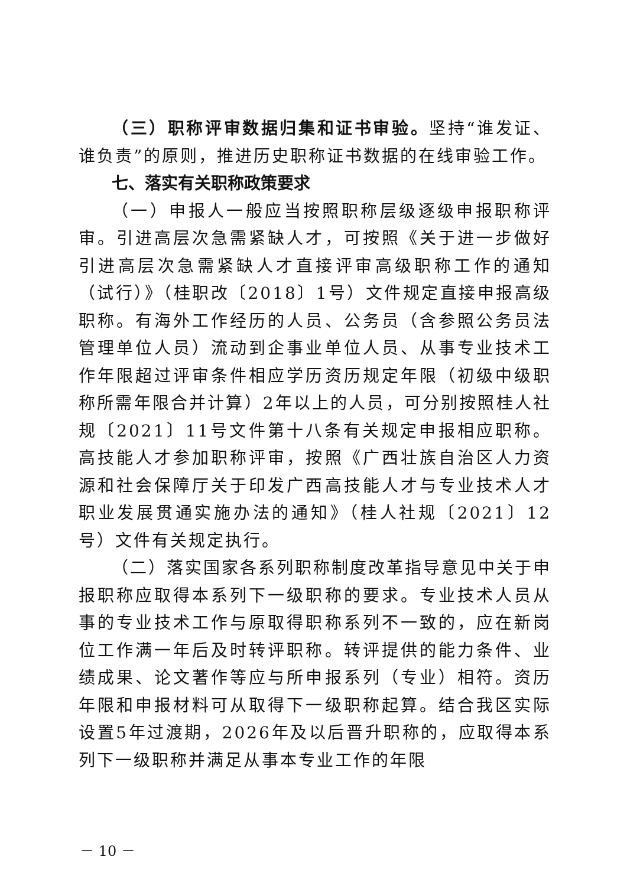（三）职称评审数据归集和证书审验。坚持“谁发证、谁负责”的原则，推进历史职称证书数据的在线审验工作。
七、落实有关职称政策要求
（一）申报人一般应当按照职称层级逐级申报职称评审。引进高层次急需紧缺人才，可按照《关于进一步做好引进高层次急需紧缺人才直接评审高级职称工作的通知（试行）》（桂职改〔2018〕1号）文件规定直接申报高级职称。有海外工作经历的人员、公务员（含参照公务员法管理单位人员）流动到企事业单位人员、从事专业技术工作年限超过评审条件相应学历资历规定年限（初级中级职称所需年限合并计算）2年以上的人员，可分别按照桂人社规〔2021〕11号文件第十八条有关规定申报相应职称。高技能人才参加职称评审，按照《广西壮族自治区人力资源和社会保障厅关于印发广西高技能人才与专业技术人才职业发展贯通实施办法的通知》（桂人社规〔2021〕12号）文件有关规定执行。
（二）落实国家各系列职称制度改革指导意见中关于申报职称应取得本系列下一级职称的要求。专业技术人员从事的专业技术工作与原取得职称系列不一致的，应在新岗位工作满一年后及时转评职称。转评提供的能力条件、业绩成果、论文著作等应与所申报系列（专业）相符。资历年限和申报材料可从取得下一级职称起算。结合我区实际设置5年过渡期，2026年及以后晋升职称的，应取得本系列下一级职称并满足从事本专业工作的年限
－ 10 －